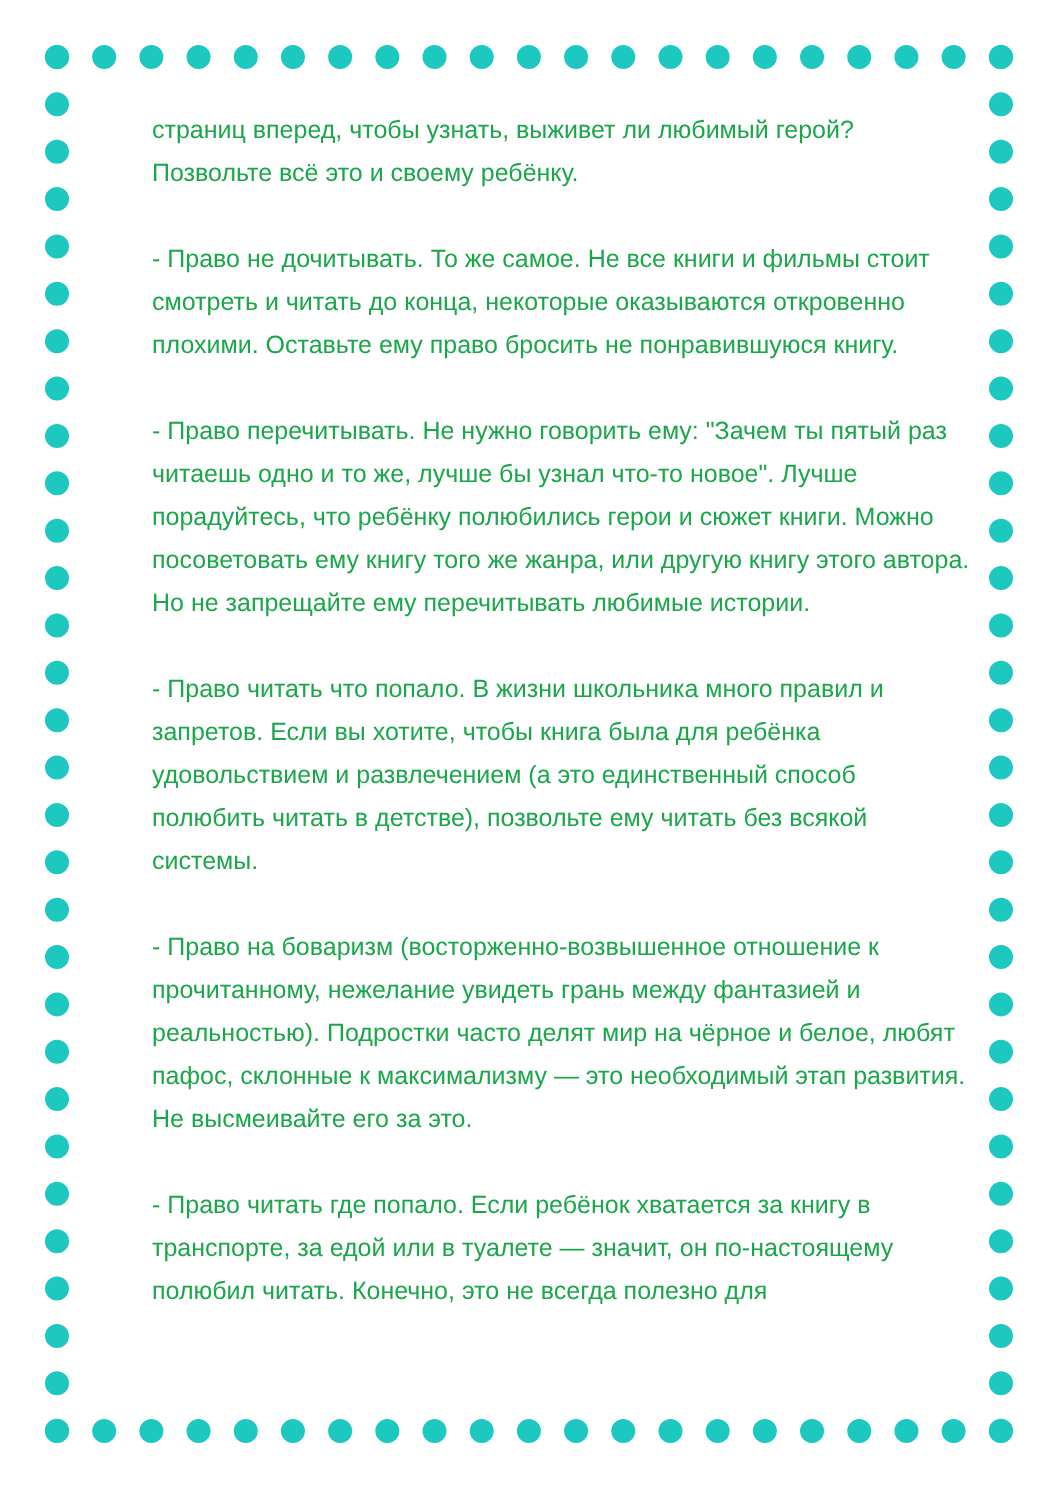страниц вперед, чтобы узнать, выживет ли любимый герой? Позвольте всё это и своему ребёнку.
- Право не дочитывать. То же самое. Не все книги и фильмы стоит смотреть и читать до конца, некоторые оказываются откровенно плохими. Оставьте ему право бросить не понравившуюся книгу.
- Право перечитывать. Не нужно говорить ему: "Зачем ты пятый раз читаешь одно и то же, лучше бы узнал что-то новое". Лучше порадуйтесь, что ребёнку полюбились герои и сюжет книги. Можно посоветовать ему книгу того же жанра, или другую книгу этого автора. Но не запрещайте ему перечитывать любимые истории.
- Право читать что попало. В жизни школьника много правил и запретов. Если вы хотите, чтобы книга была для ребёнка удовольствием и развлечением (а это единственный способ полюбить читать в детстве), позвольте ему читать без всякой системы.
- Право на боваризм (восторженно-возвышенное отношение к прочитанному, нежелание увидеть грань между фантазией и реальностью). Подростки часто делят мир на чёрное и белое, любят пафос, склонные к максимализму — это необходимый этап развития. Не высмеивайте его за это.
- Право читать где попало. Если ребёнок хватается за книгу в транспорте, за едой или в туалете — значит, он по-настоящему полюбил читать. Конечно, это не всегда полезно для